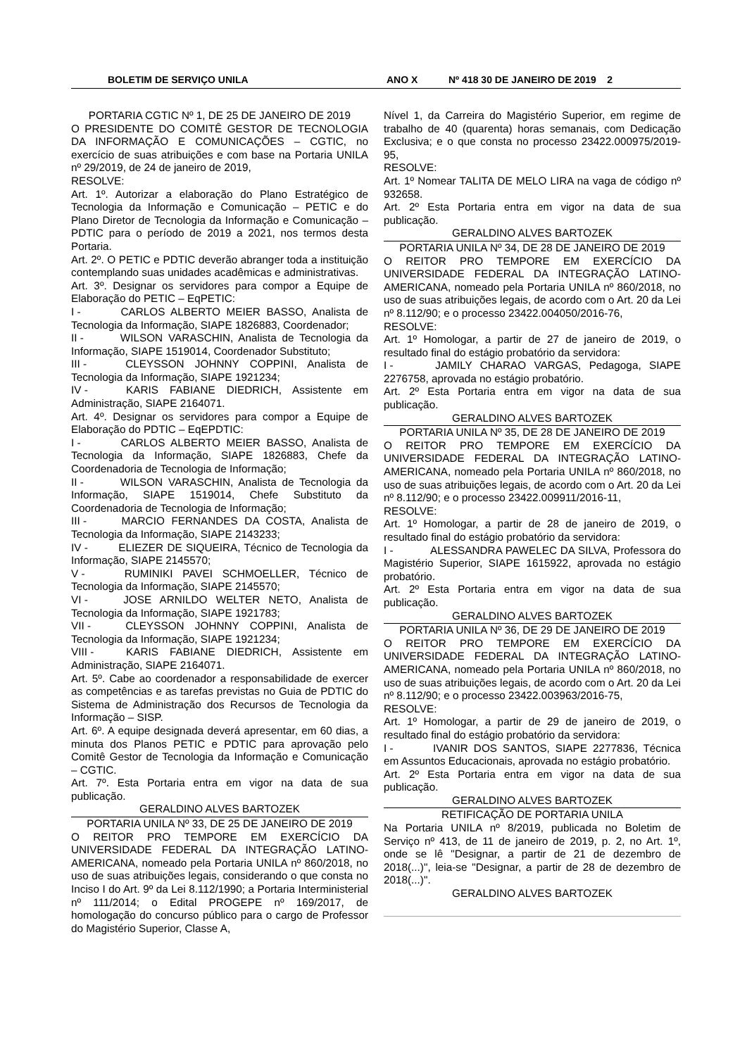BOLETIM DE SERVIÇO UNILA ANO X Nº 418 30 DE JANEIRO DE 2019 2
PORTARIA CGTIC Nº 1, DE 25 DE JANEIRO DE 2019
O PRESIDENTE DO COMITÊ GESTOR DE TECNOLOGIA DA INFORMAÇÃO E COMUNICAÇÕES – CGTIC, no exercício de suas atribuições e com base na Portaria UNILA nº 29/2019, de 24 de janeiro de 2019,
RESOLVE:
Art. 1º. Autorizar a elaboração do Plano Estratégico de Tecnologia da Informação e Comunicação – PETIC e do Plano Diretor de Tecnologia da Informação e Comunicação – PDTIC para o período de 2019 a 2021, nos termos desta Portaria.
Art. 2º. O PETIC e PDTIC deverão abranger toda a instituição contemplando suas unidades acadêmicas e administrativas.
Art. 3º. Designar os servidores para compor a Equipe de Elaboração do PETIC – EqPETIC:
I - CARLOS ALBERTO MEIER BASSO, Analista de Tecnologia da Informação, SIAPE 1826883, Coordenador;
II - WILSON VARASCHIN, Analista de Tecnologia da Informação, SIAPE 1519014, Coordenador Substituto;
III - CLEYSSON JOHNNY COPPINI, Analista de Tecnologia da Informação, SIAPE 1921234;
IV - KARIS FABIANE DIEDRICH, Assistente em Administração, SIAPE 2164071.
Art. 4º. Designar os servidores para compor a Equipe de Elaboração do PDTIC – EqEPDTIC:
I - CARLOS ALBERTO MEIER BASSO, Analista de Tecnologia da Informação, SIAPE 1826883, Chefe da Coordenadoria de Tecnologia de Informação;
II - WILSON VARASCHIN, Analista de Tecnologia da Informação, SIAPE 1519014, Chefe Substituto da Coordenadoria de Tecnologia de Informação;
III - MARCIO FERNANDES DA COSTA, Analista de Tecnologia da Informação, SIAPE 2143233;
IV - ELIEZER DE SIQUEIRA, Técnico de Tecnologia da Informação, SIAPE 2145570;
V - RUMINIKI PAVEI SCHMOELLER, Técnico de Tecnologia da Informação, SIAPE 2145570;
VI - JOSE ARNILDO WELTER NETO, Analista de Tecnologia da Informação, SIAPE 1921783;
VII - CLEYSSON JOHNNY COPPINI, Analista de Tecnologia da Informação, SIAPE 1921234;
VIII - KARIS FABIANE DIEDRICH, Assistente em Administração, SIAPE 2164071.
Art. 5º. Cabe ao coordenador a responsabilidade de exercer as competências e as tarefas previstas no Guia de PDTIC do Sistema de Administração dos Recursos de Tecnologia da Informação – SISP.
Art. 6º. A equipe designada deverá apresentar, em 60 dias, a minuta dos Planos PETIC e PDTIC para aprovação pelo Comitê Gestor de Tecnologia da Informação e Comunicação – CGTIC.
Art. 7º. Esta Portaria entra em vigor na data de sua publicação.
GERALDINO ALVES BARTOZEK
PORTARIA UNILA Nº 33, DE 25 DE JANEIRO DE 2019
O REITOR PRO TEMPORE EM EXERCÍCIO DA UNIVERSIDADE FEDERAL DA INTEGRAÇÃO LATINO-AMERICANA, nomeado pela Portaria UNILA nº 860/2018, no uso de suas atribuições legais, considerando o que consta no Inciso I do Art. 9º da Lei 8.112/1990; a Portaria Interministerial nº 111/2014; o Edital PROGEPE nº 169/2017, de homologação do concurso público para o cargo de Professor do Magistério Superior, Classe A,
Nível 1, da Carreira do Magistério Superior, em regime de trabalho de 40 (quarenta) horas semanais, com Dedicação Exclusiva; e o que consta no processo 23422.000975/2019-95,
RESOLVE:
Art. 1º Nomear TALITA DE MELO LIRA na vaga de código nº 932658.
Art. 2º Esta Portaria entra em vigor na data de sua publicação.
GERALDINO ALVES BARTOZEK
PORTARIA UNILA Nº 34, DE 28 DE JANEIRO DE 2019
O REITOR PRO TEMPORE EM EXERCÍCIO DA UNIVERSIDADE FEDERAL DA INTEGRAÇÃO LATINO-AMERICANA, nomeado pela Portaria UNILA nº 860/2018, no uso de suas atribuições legais, de acordo com o Art. 20 da Lei nº 8.112/90; e o processo 23422.004050/2016-76,
RESOLVE:
Art. 1º Homologar, a partir de 27 de janeiro de 2019, o resultado final do estágio probatório da servidora:
I - JAMILY CHARAO VARGAS, Pedagoga, SIAPE 2276758, aprovada no estágio probatório.
Art. 2º Esta Portaria entra em vigor na data de sua publicação.
GERALDINO ALVES BARTOZEK
PORTARIA UNILA Nº 35, DE 28 DE JANEIRO DE 2019
O REITOR PRO TEMPORE EM EXERCÍCIO DA UNIVERSIDADE FEDERAL DA INTEGRAÇÃO LATINO-AMERICANA, nomeado pela Portaria UNILA nº 860/2018, no uso de suas atribuições legais, de acordo com o Art. 20 da Lei nº 8.112/90; e o processo 23422.009911/2016-11,
RESOLVE:
Art. 1º Homologar, a partir de 28 de janeiro de 2019, o resultado final do estágio probatório da servidora:
I - ALESSANDRA PAWELEC DA SILVA, Professora do Magistério Superior, SIAPE 1615922, aprovada no estágio probatório.
Art. 2º Esta Portaria entra em vigor na data de sua publicação.
GERALDINO ALVES BARTOZEK
PORTARIA UNILA Nº 36, DE 29 DE JANEIRO DE 2019
O REITOR PRO TEMPORE EM EXERCÍCIO DA UNIVERSIDADE FEDERAL DA INTEGRAÇÃO LATINO-AMERICANA, nomeado pela Portaria UNILA nº 860/2018, no uso de suas atribuições legais, de acordo com o Art. 20 da Lei nº 8.112/90; e o processo 23422.003963/2016-75,
RESOLVE:
Art. 1º Homologar, a partir de 29 de janeiro de 2019, o resultado final do estágio probatório da servidora:
I - IVANIR DOS SANTOS, SIAPE 2277836, Técnica em Assuntos Educacionais, aprovada no estágio probatório.
Art. 2º Esta Portaria entra em vigor na data de sua publicação.
GERALDINO ALVES BARTOZEK
RETIFICAÇÃO DE PORTARIA UNILA
Na Portaria UNILA nº 8/2019, publicada no Boletim de Serviço nº 413, de 11 de janeiro de 2019, p. 2, no Art. 1º, onde se lê "Designar, a partir de 21 de dezembro de 2018(...)", leia-se "Designar, a partir de 28 de dezembro de 2018(...)".
GERALDINO ALVES BARTOZEK